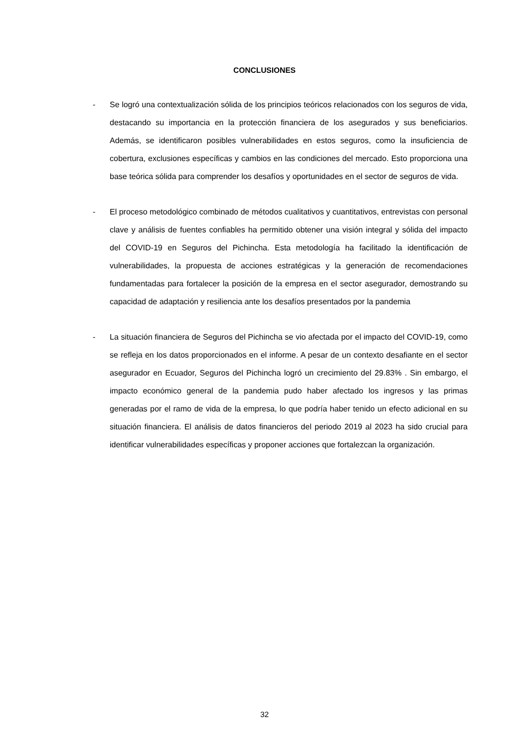CONCLUSIONES
- Se logró una contextualización sólida de los principios teóricos relacionados con los seguros de vida, destacando su importancia en la protección financiera de los asegurados y sus beneficiarios. Además, se identificaron posibles vulnerabilidades en estos seguros, como la insuficiencia de cobertura, exclusiones específicas y cambios en las condiciones del mercado. Esto proporciona una base teórica sólida para comprender los desafíos y oportunidades en el sector de seguros de vida.
- El proceso metodológico combinado de métodos cualitativos y cuantitativos, entrevistas con personal clave y análisis de fuentes confiables ha permitido obtener una visión integral y sólida del impacto del COVID-19 en Seguros del Pichincha. Esta metodología ha facilitado la identificación de vulnerabilidades, la propuesta de acciones estratégicas y la generación de recomendaciones fundamentadas para fortalecer la posición de la empresa en el sector asegurador, demostrando su capacidad de adaptación y resiliencia ante los desafíos presentados por la pandemia
- La situación financiera de Seguros del Pichincha se vio afectada por el impacto del COVID-19, como se refleja en los datos proporcionados en el informe. A pesar de un contexto desafiante en el sector asegurador en Ecuador, Seguros del Pichincha logró un crecimiento del 29.83% . Sin embargo, el impacto económico general de la pandemia pudo haber afectado los ingresos y las primas generadas por el ramo de vida de la empresa, lo que podría haber tenido un efecto adicional en su situación financiera. El análisis de datos financieros del periodo 2019 al 2023 ha sido crucial para identificar vulnerabilidades específicas y proponer acciones que fortalezcan la organización.
32